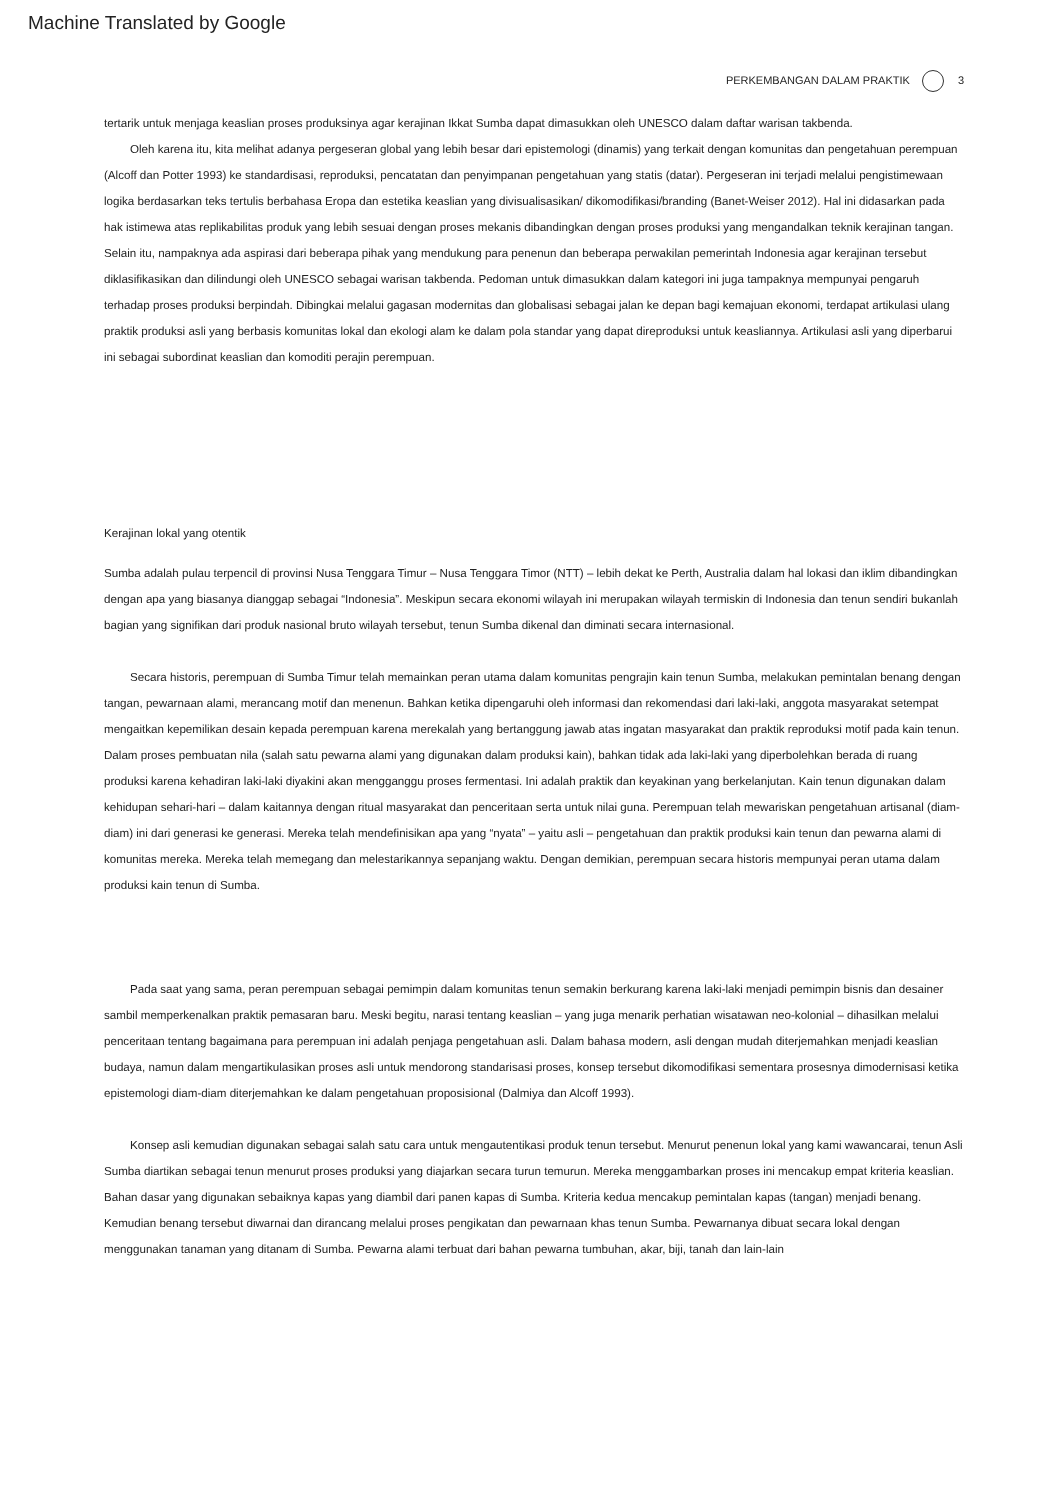Machine Translated by Google
PERKEMBANGAN DALAM PRAKTIK 3
tertarik untuk menjaga keaslian proses produksinya agar kerajinan Ikkat Sumba dapat dimasukkan oleh UNESCO dalam daftar warisan takbenda.
Oleh karena itu, kita melihat adanya pergeseran global yang lebih besar dari epistemologi (dinamis) yang terkait dengan komunitas dan pengetahuan perempuan (Alcoff dan Potter 1993) ke standardisasi, reproduksi, pencatatan dan penyimpanan pengetahuan yang statis (datar). Pergeseran ini terjadi melalui pengistimewaan logika berdasarkan teks tertulis berbahasa Eropa dan estetika keaslian yang divisualisasikan/ dikomodifikasi/branding (Banet-Weiser 2012). Hal ini didasarkan pada hak istimewa atas replikabilitas produk yang lebih sesuai dengan proses mekanis dibandingkan dengan proses produksi yang mengandalkan teknik kerajinan tangan. Selain itu, nampaknya ada aspirasi dari beberapa pihak yang mendukung para penenun dan beberapa perwakilan pemerintah Indonesia agar kerajinan tersebut diklasifikasikan dan dilindungi oleh UNESCO sebagai warisan takbenda. Pedoman untuk dimasukkan dalam kategori ini juga tampaknya mempunyai pengaruh terhadap proses produksi berpindah. Dibingkai melalui gagasan modernitas dan globalisasi sebagai jalan ke depan bagi kemajuan ekonomi, terdapat artikulasi ulang praktik produksi asli yang berbasis komunitas lokal dan ekologi alam ke dalam pola standar yang dapat direproduksi untuk keasliannya. Artikulasi asli yang diperbarui ini sebagai subordinat keaslian dan komoditi perajin perempuan.
Kerajinan lokal yang otentik
Sumba adalah pulau terpencil di provinsi Nusa Tenggara Timur – Nusa Tenggara Timor (NTT) – lebih dekat ke Perth, Australia dalam hal lokasi dan iklim dibandingkan dengan apa yang biasanya dianggap sebagai “Indonesia”. Meskipun secara ekonomi wilayah ini merupakan wilayah termiskin di Indonesia dan tenun sendiri bukanlah bagian yang signifikan dari produk nasional bruto wilayah tersebut, tenun Sumba dikenal dan diminati secara internasional.
Secara historis, perempuan di Sumba Timur telah memainkan peran utama dalam komunitas pengrajin kain tenun Sumba, melakukan pemintalan benang dengan tangan, pewarnaan alami, merancang motif dan menenun. Bahkan ketika dipengaruhi oleh informasi dan rekomendasi dari laki-laki, anggota masyarakat setempat mengaitkan kepemilikan desain kepada perempuan karena merekalah yang bertanggung jawab atas ingatan masyarakat dan praktik reproduksi motif pada kain tenun. Dalam proses pembuatan nila (salah satu pewarna alami yang digunakan dalam produksi kain), bahkan tidak ada laki-laki yang diperbolehkan berada di ruang produksi karena kehadiran laki-laki diyakini akan mengganggu proses fermentasi. Ini adalah praktik dan keyakinan yang berkelanjutan. Kain tenun digunakan dalam kehidupan sehari-hari – dalam kaitannya dengan ritual masyarakat dan penceritaan serta untuk nilai guna. Perempuan telah mewariskan pengetahuan artisanal (diam-diam) ini dari generasi ke generasi. Mereka telah mendefinisikan apa yang “nyata” – yaitu asli – pengetahuan dan praktik produksi kain tenun dan pewarna alami di komunitas mereka. Mereka telah memegang dan melestarikannya sepanjang waktu. Dengan demikian, perempuan secara historis mempunyai peran utama dalam produksi kain tenun di Sumba.
Pada saat yang sama, peran perempuan sebagai pemimpin dalam komunitas tenun semakin berkurang karena laki-laki menjadi pemimpin bisnis dan desainer sambil memperkenalkan praktik pemasaran baru. Meski begitu, narasi tentang keaslian – yang juga menarik perhatian wisatawan neo-kolonial – dihasilkan melalui penceritaan tentang bagaimana para perempuan ini adalah penjaga pengetahuan asli. Dalam bahasa modern, asli dengan mudah diterjemahkan menjadi keaslian budaya, namun dalam mengartikulasikan proses asli untuk mendorong standarisasi proses, konsep tersebut dikomodifikasi sementara prosesnya dimodernisasi ketika epistemologi diam-diam diterjemahkan ke dalam pengetahuan proposisional (Dalmiya dan Alcoff 1993).
Konsep asli kemudian digunakan sebagai salah satu cara untuk mengautentikasi produk tenun tersebut. Menurut penenun lokal yang kami wawancarai, tenun Asli Sumba diartikan sebagai tenun menurut proses produksi yang diajarkan secara turun temurun. Mereka menggambarkan proses ini mencakup empat kriteria keaslian. Bahan dasar yang digunakan sebaiknya kapas yang diambil dari panen kapas di Sumba. Kriteria kedua mencakup pemintalan kapas (tangan) menjadi benang. Kemudian benang tersebut diwarnai dan dirancang melalui proses pengikatan dan pewarnaan khas tenun Sumba. Pewarnanya dibuat secara lokal dengan menggunakan tanaman yang ditanam di Sumba. Pewarna alami terbuat dari bahan pewarna tumbuhan, akar, biji, tanah dan lain-lain